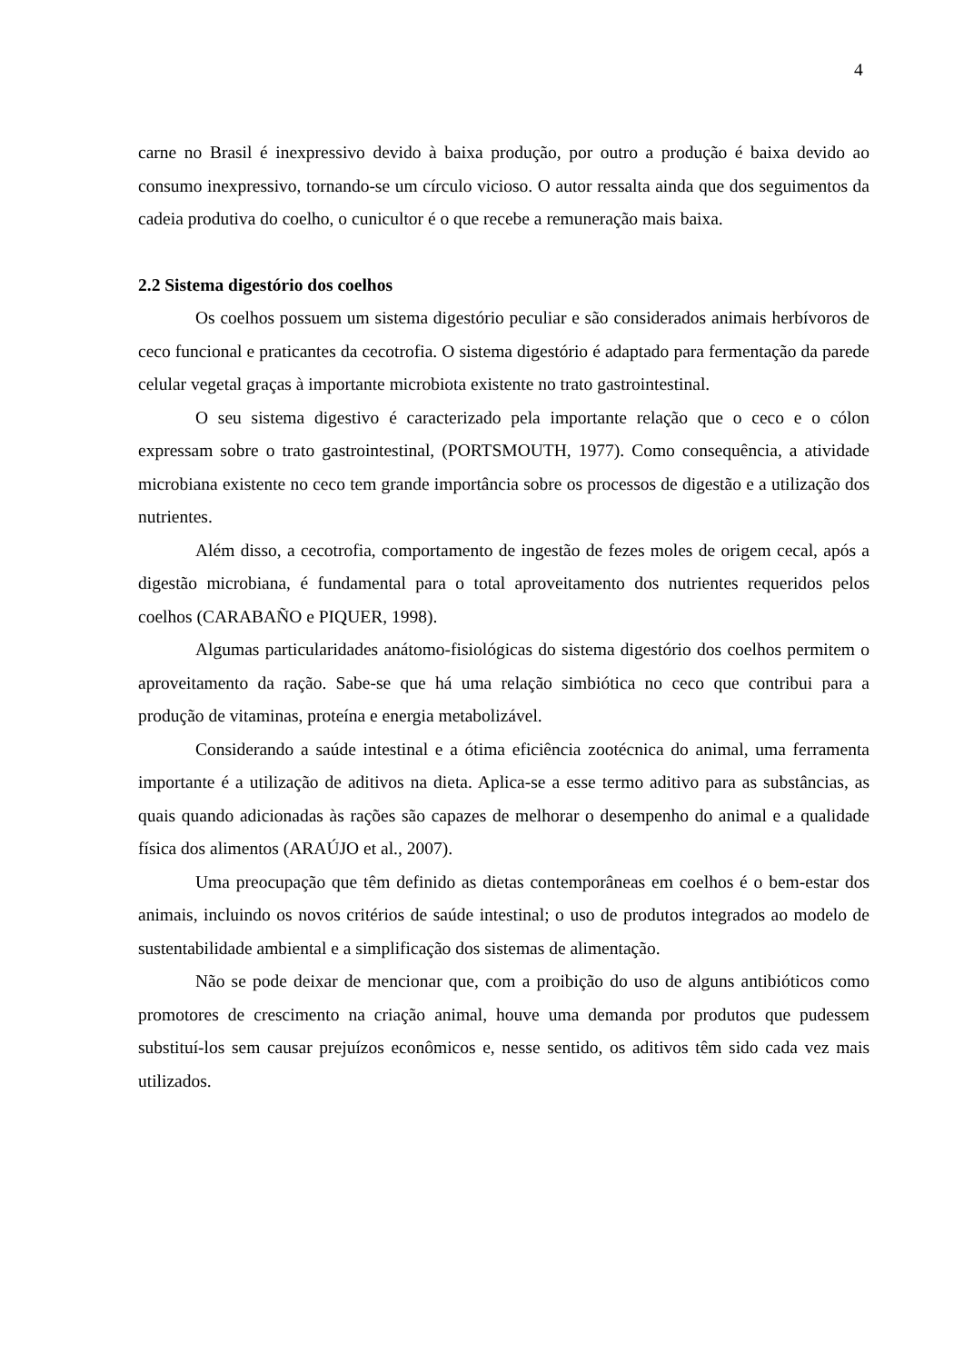4
carne no Brasil é inexpressivo devido à baixa produção, por outro a produção é baixa devido ao consumo inexpressivo, tornando-se um círculo vicioso. O autor ressalta ainda que dos seguimentos da cadeia produtiva do coelho, o cunicultor é o que recebe a remuneração mais baixa.
2.2 Sistema digestório dos coelhos
Os coelhos possuem um sistema digestório peculiar e são considerados animais herbívoros de ceco funcional e praticantes da cecotrofia. O sistema digestório é adaptado para fermentação da parede celular vegetal graças à importante microbiota existente no trato gastrointestinal.
O seu sistema digestivo é caracterizado pela importante relação que o ceco e o cólon expressam sobre o trato gastrointestinal, (PORTSMOUTH, 1977). Como consequência, a atividade microbiana existente no ceco tem grande importância sobre os processos de digestão e a utilização dos nutrientes.
Além disso, a cecotrofia, comportamento de ingestão de fezes moles de origem cecal, após a digestão microbiana, é fundamental para o total aproveitamento dos nutrientes requeridos pelos coelhos (CARABAÑO e PIQUER, 1998).
Algumas particularidades anátomo-fisiológicas do sistema digestório dos coelhos permitem o aproveitamento da ração. Sabe-se que há uma relação simbiótica no ceco que contribui para a produção de vitaminas, proteína e energia metabolizável.
Considerando a saúde intestinal e a ótima eficiência zootécnica do animal, uma ferramenta importante é a utilização de aditivos na dieta. Aplica-se a esse termo aditivo para as substâncias, as quais quando adicionadas às rações são capazes de melhorar o desempenho do animal e a qualidade física dos alimentos (ARAÚJO et al., 2007).
Uma preocupação que têm definido as dietas contemporâneas em coelhos é o bem-estar dos animais, incluindo os novos critérios de saúde intestinal; o uso de produtos integrados ao modelo de sustentabilidade ambiental e a simplificação dos sistemas de alimentação.
Não se pode deixar de mencionar que, com a proibição do uso de alguns antibióticos como promotores de crescimento na criação animal, houve uma demanda por produtos que pudessem substituí-los sem causar prejuízos econômicos e, nesse sentido, os aditivos têm sido cada vez mais utilizados.